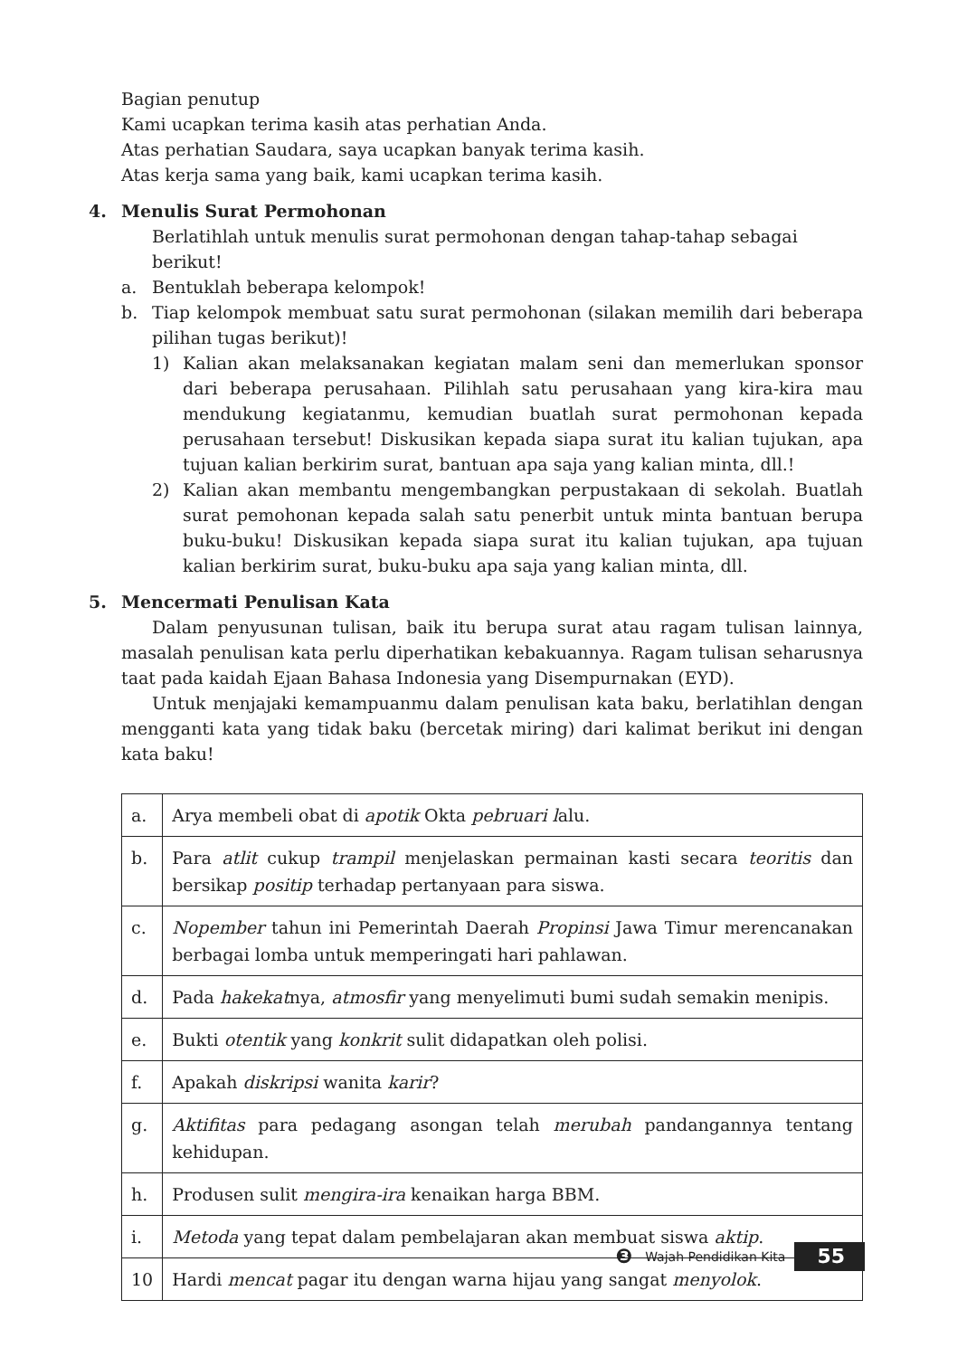Bagian penutup
Kami ucapkan terima kasih atas perhatian Anda.
Atas perhatian Saudara, saya ucapkan banyak terima kasih.
Atas kerja sama yang baik, kami ucapkan terima kasih.
4. Menulis Surat Permohonan
Berlatihlah untuk menulis surat permohonan dengan tahap-tahap sebagai berikut!
a. Bentuklah beberapa kelompok!
b. Tiap kelompok membuat satu surat permohonan (silakan memilih dari beberapa pilihan tugas berikut)!
1) Kalian akan melaksanakan kegiatan malam seni dan memerlukan sponsor dari beberapa perusahaan. Pilihlah satu perusahaan yang kira-kira mau mendukung kegiatanmu, kemudian buatlah surat permohonan kepada perusahaan tersebut! Diskusikan kepada siapa surat itu kalian tujukan, apa tujuan kalian berkirim surat, bantuan apa saja yang kalian minta, dll.!
2) Kalian akan membantu mengembangkan perpustakaan di sekolah. Buatlah surat pemohonan kepada salah satu penerbit untuk minta bantuan berupa buku-buku! Diskusikan kepada siapa surat itu kalian tujukan, apa tujuan kalian berkirim surat, buku-buku apa saja yang kalian minta, dll.
5. Mencermati Penulisan Kata
Dalam penyusunan tulisan, baik itu berupa surat atau ragam tulisan lainnya, masalah penulisan kata perlu diperhatikan kebakuannya. Ragam tulisan seharusnya taat pada kaidah Ejaan Bahasa Indonesia yang Disempurnakan (EYD).
Untuk menjajaki kemampuanmu dalam penulisan kata baku, berlatihlan dengan mengganti kata yang tidak baku (bercetak miring) dari kalimat berikut ini dengan kata baku!
| a. | Arya membeli obat di apotik Okta pebruari l alu. |
| b. | Para atlit cukup trampil menjelaskan permainan kasti secara teoritis dan bersikap positip terhadap pertanyaan para siswa. |
| c. | Nopember tahun ini Pemerintah Daerah Propinsi Jawa Timur merencanakan berbagai lomba untuk memperingati hari pahlawan. |
| d. | Pada hakekat nya, atmosfir yang menyelimuti bumi sudah semakin menipis. |
| e. | Bukti otentik yang konkrit sulit didapatkan oleh polisi. |
| f. | Apakah diskripsi wanita karir ? |
| g. | Aktifitas para pedagang asongan telah merubah pandangannya tentang kehidupan. |
| h. | Produsen sulit mengira-ira kenaikan harga BBM. |
| i. | Metoda yang tepat dalam pembelajaran akan membuat siswa aktip . |
| 10 | Hardi mencat pagar itu dengan warna hijau yang sangat menyolok . |
❸ Wajah Pendidikan Kita 55